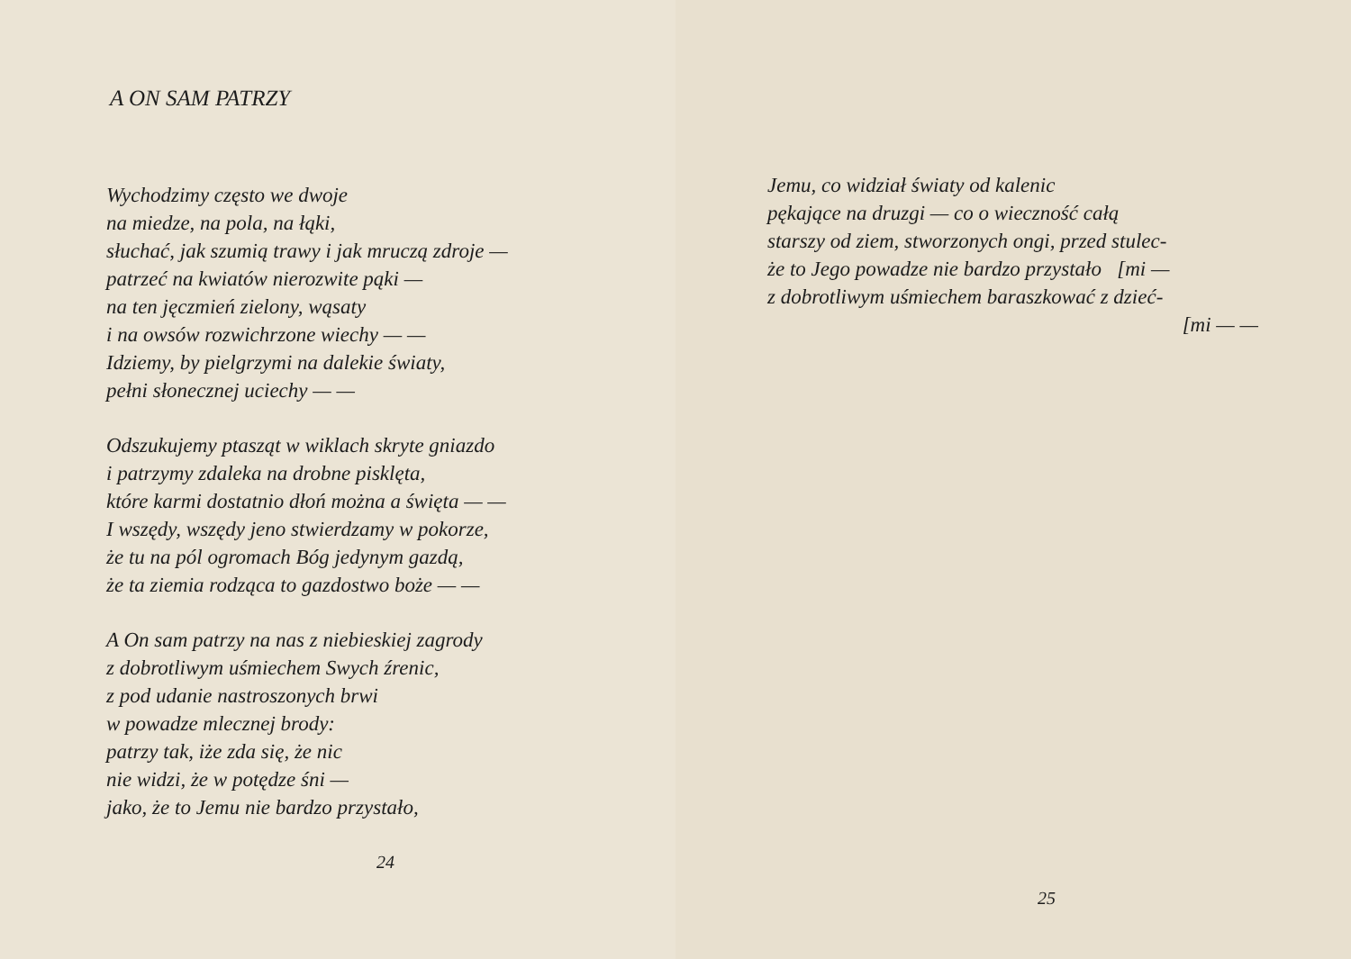A ON SAM PATRZY
Wychodzimy często we dwoje
na miedze, na pola, na łąki,
słuchać, jak szumią trawy i jak mruczą zdroje —
patrzeć na kwiatów nierozwite pąki —
na ten jęczmień zielony, wąsaty
i na owsów rozwichrzone wiechy — —
Idziemy, by pielgrzymi na dalekie światy,
pełni słonecznej uciechy — —
Odszukujemy ptasząt w wiklach skryte gniazdo
i patrzymy zdaleka na drobne pisklęta,
które karmi dostatnio dłoń można a święta — —
I wszędy, wszędy jeno stwierdzamy w pokorze,
że tu na pól ogromach Bóg jedynym gazdą,
że ta ziemia rodząca to gazdostwo boże — —
A On sam patrzy na nas z niebieskiej zagrody
z dobrotliwym uśmiechem Swych źrenic,
z pod udanie nastroszonych brwi
w powadze mlecznej brody:
patrzy tak, iże zda się, że nic
nie widzi, że w potędze śni —
jako, że to Jemu nie bardzo przystało,
24
Jemu, co widział światy od kalenic
pękające na druzgi — co o wieczność całą
starszy od ziem, stworzonych ongi, przed stulec-
że to Jego powadze nie bardzo przystało [mi —
z dobrotliwym uśmiechem baraszkować z dzieć-
[mi — —
25